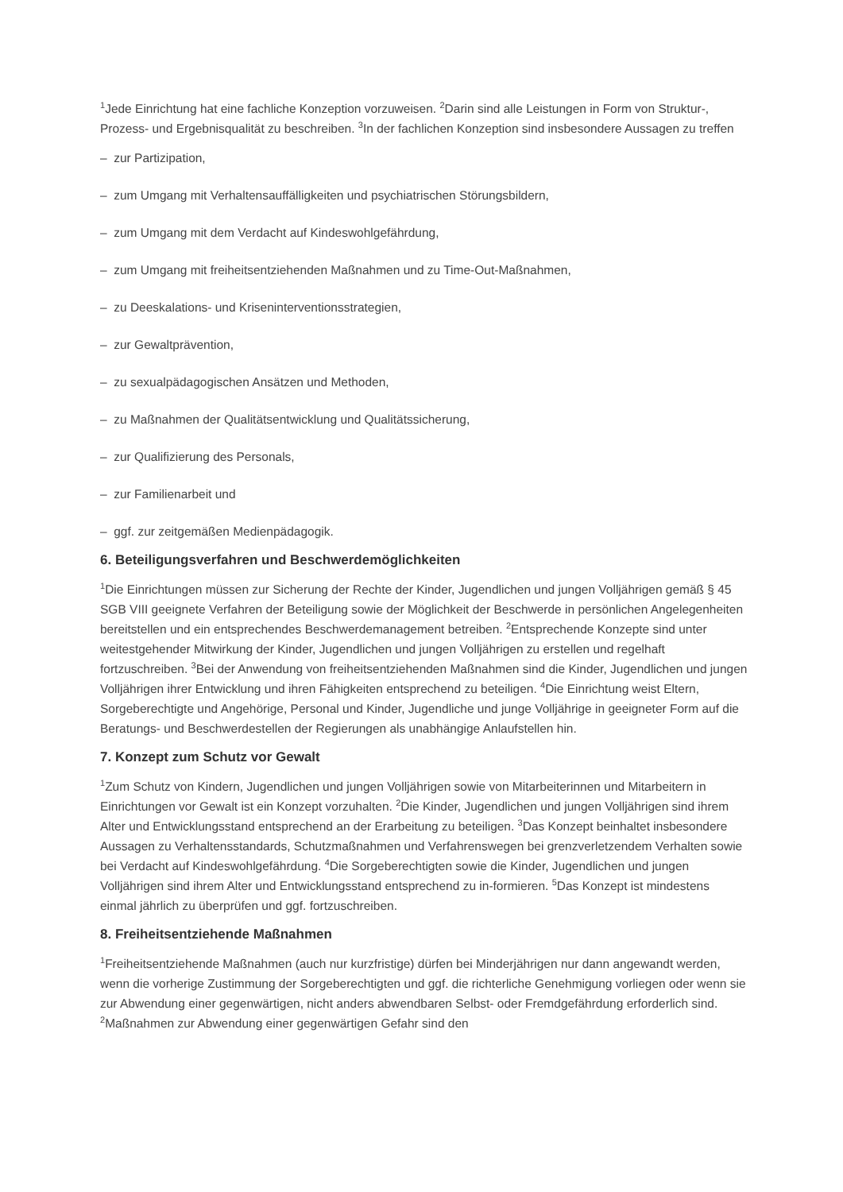<sup>1</sup> Jede Einrichtung hat eine fachliche Konzeption vorzuweisen. <sup>2</sup>Darin sind alle Leistungen in Form von Struktur-, Prozess- und Ergebnisqualität zu beschreiben. <sup>3</sup>In der fachlichen Konzeption sind insbesondere Aussagen zu treffen
– zur Partizipation,
– zum Umgang mit Verhaltensauffälligkeiten und psychiatrischen Störungsbildern,
– zum Umgang mit dem Verdacht auf Kindeswohlgefährdung,
– zum Umgang mit freiheitsentziehenden Maßnahmen und zu Time-Out-Maßnahmen,
– zu Deeskalations- und Kriseninterventionsstrategien,
– zur Gewaltprävention,
– zu sexualpädagogischen Ansätzen und Methoden,
– zu Maßnahmen der Qualitätsentwicklung und Qualitätssicherung,
– zur Qualifizierung des Personals,
– zur Familienarbeit und
– ggf. zur zeitgemäßen Medienpädagogik.
6. Beteiligungsverfahren und Beschwerdemöglichkeiten
<sup>1</sup> Die Einrichtungen müssen zur Sicherung der Rechte der Kinder, Jugendlichen und jungen Volljährigen gemäß § 45 SGB VIII geeignete Verfahren der Beteiligung sowie der Möglichkeit der Beschwerde in persönlichen Angelegenheiten bereitstellen und ein entsprechendes Beschwerdemanagement betreiben. <sup>2</sup>Entsprechende Konzepte sind unter weitestgehender Mitwirkung der Kinder, Jugendlichen und jungen Volljährigen zu erstellen und regelhaft fortzuschreiben. <sup>3</sup>Bei der Anwendung von freiheitsentziehenden Maßnahmen sind die Kinder, Jugendlichen und jungen Volljährigen ihrer Entwicklung und ihren Fähigkeiten entsprechend zu beteiligen. <sup>4</sup>Die Einrichtung weist Eltern, Sorgeberechtigte und Angehörige, Personal und Kinder, Jugendliche und junge Volljährige in geeigneter Form auf die Beratungs- und Beschwerdestellen der Regierungen als unabhängige Anlaufstellen hin.
7. Konzept zum Schutz vor Gewalt
<sup>1</sup> Zum Schutz von Kindern, Jugendlichen und jungen Volljährigen sowie von Mitarbeiterinnen und Mitarbeitern in Einrichtungen vor Gewalt ist ein Konzept vorzuhalten. <sup>2</sup>Die Kinder, Jugendlichen und jungen Volljährigen sind ihrem Alter und Entwicklungsstand entsprechend an der Erarbeitung zu beteiligen. <sup>3</sup>Das Konzept beinhaltet insbesondere Aussagen zu Verhaltensstandards, Schutzmaßnahmen und Verfahrenswegen bei grenzverletzendem Verhalten sowie bei Verdacht auf Kindeswohlgefährdung. <sup>4</sup>Die Sorgeberechtigten sowie die Kinder, Jugendlichen und jungen Volljährigen sind ihrem Alter und Entwicklungsstand entsprechend zu in-formieren. <sup>5</sup>Das Konzept ist mindestens einmal jährlich zu überprüfen und ggf. fortzuschreiben.
8. Freiheitsentziehende Maßnahmen
<sup>1</sup> Freiheitsentziehende Maßnahmen (auch nur kurzfristige) dürfen bei Minderjährigen nur dann angewandt werden, wenn die vorherige Zustimmung der Sorgeberechtigten und ggf. die richterliche Genehmigung vorliegen oder wenn sie zur Abwendung einer gegenwärtigen, nicht anders abwendbaren Selbst- oder Fremdgefährdung erforderlich sind. <sup>2</sup>Maßnahmen zur Abwendung einer gegenwärtigen Gefahr sind den